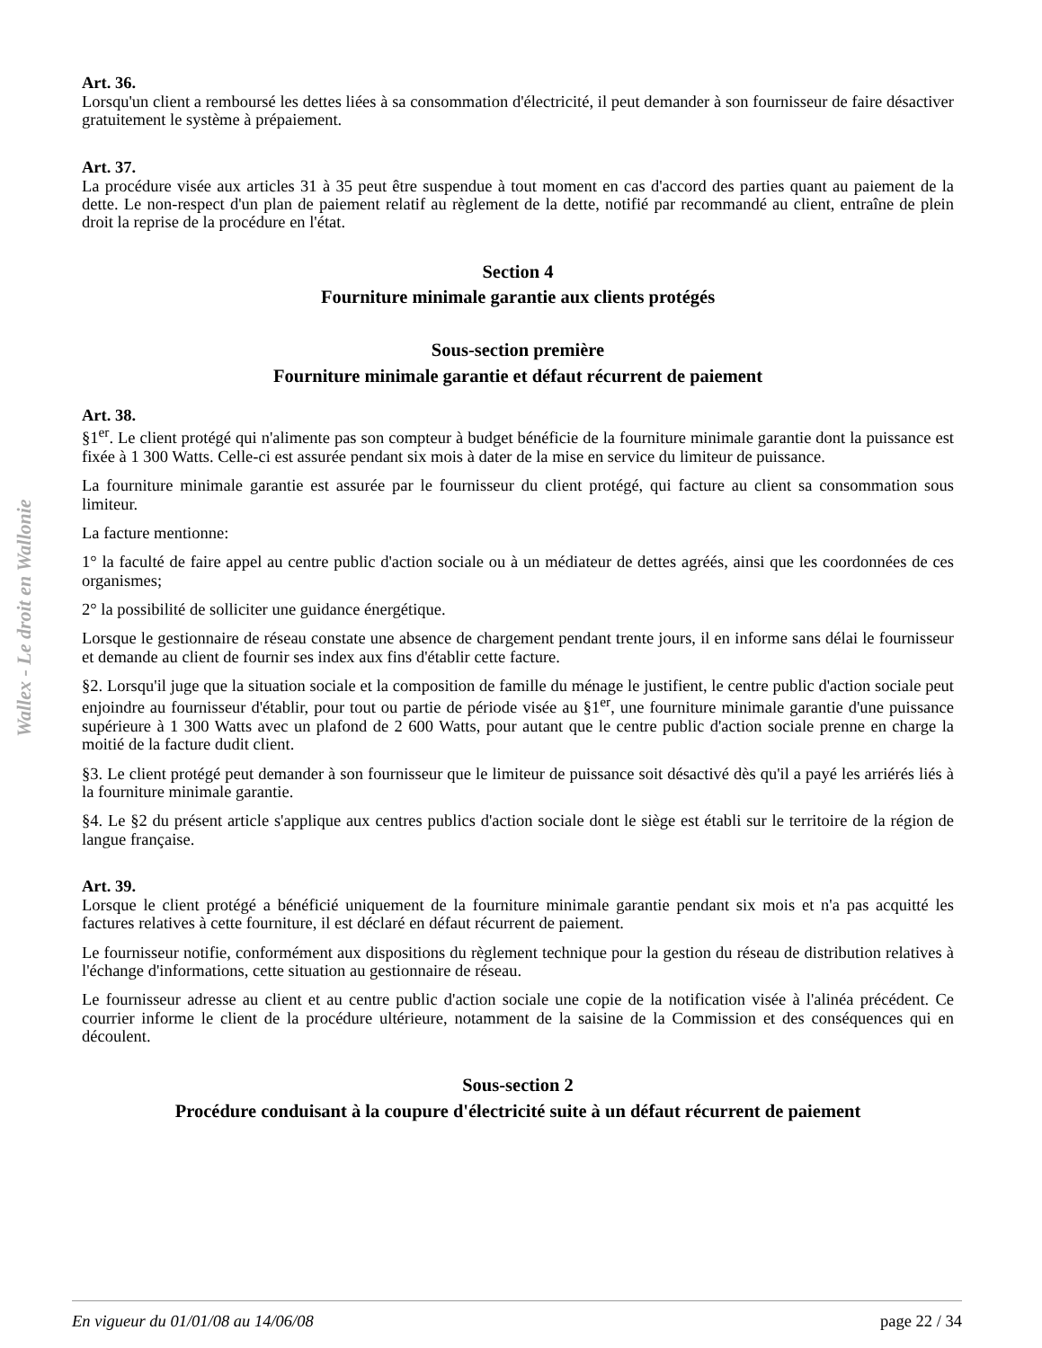Wallex - Le droit en Wallonie
Art. 36.
Lorsqu'un client a remboursé les dettes liées à sa consommation d'électricité, il peut demander à son fournisseur de faire désactiver gratuitement le système à prépaiement.
Art. 37.
La procédure visée aux articles 31 à 35 peut être suspendue à tout moment en cas d'accord des parties quant au paiement de la dette. Le non-respect d'un plan de paiement relatif au règlement de la dette, notifié par recommandé au client, entraîne de plein droit la reprise de la procédure en l'état.
Section 4
Fourniture minimale garantie aux clients protégés
Sous-section première
Fourniture minimale garantie et défaut récurrent de paiement
Art. 38.
§1<sup>er</sup>. Le client protégé qui n'alimente pas son compteur à budget bénéficie de la fourniture minimale garantie dont la puissance est fixée à 1 300 Watts. Celle-ci est assurée pendant six mois à dater de la mise en service du limiteur de puissance.
La fourniture minimale garantie est assurée par le fournisseur du client protégé, qui facture au client sa consommation sous limiteur.
La facture mentionne:
1° la faculté de faire appel au centre public d'action sociale ou à un médiateur de dettes agréés, ainsi que les coordonnées de ces organismes;
2° la possibilité de solliciter une guidance énergétique.
Lorsque le gestionnaire de réseau constate une absence de chargement pendant trente jours, il en informe sans délai le fournisseur et demande au client de fournir ses index aux fins d'établir cette facture.
§2. Lorsqu'il juge que la situation sociale et la composition de famille du ménage le justifient, le centre public d'action sociale peut enjoindre au fournisseur d'établir, pour tout ou partie de période visée au §1<sup>er</sup>, une fourniture minimale garantie d'une puissance supérieure à 1 300 Watts avec un plafond de 2 600 Watts, pour autant que le centre public d'action sociale prenne en charge la moitié de la facture dudit client.
§3. Le client protégé peut demander à son fournisseur que le limiteur de puissance soit désactivé dès qu'il a payé les arriérés liés à la fourniture minimale garantie.
§4. Le §2 du présent article s'applique aux centres publics d'action sociale dont le siège est établi sur le territoire de la région de langue française.
Art. 39.
Lorsque le client protégé a bénéficié uniquement de la fourniture minimale garantie pendant six mois et n'a pas acquitté les factures relatives à cette fourniture, il est déclaré en défaut récurrent de paiement.
Le fournisseur notifie, conformément aux dispositions du règlement technique pour la gestion du réseau de distribution relatives à l'échange d'informations, cette situation au gestionnaire de réseau.
Le fournisseur adresse au client et au centre public d'action sociale une copie de la notification visée à l'alinéa précédent. Ce courrier informe le client de la procédure ultérieure, notamment de la saisine de la Commission et des conséquences qui en découlent.
Sous-section 2
Procédure conduisant à la coupure d'électricité suite à un défaut récurrent de paiement
En vigueur du 01/01/08 au 14/06/08 page 22 / 34